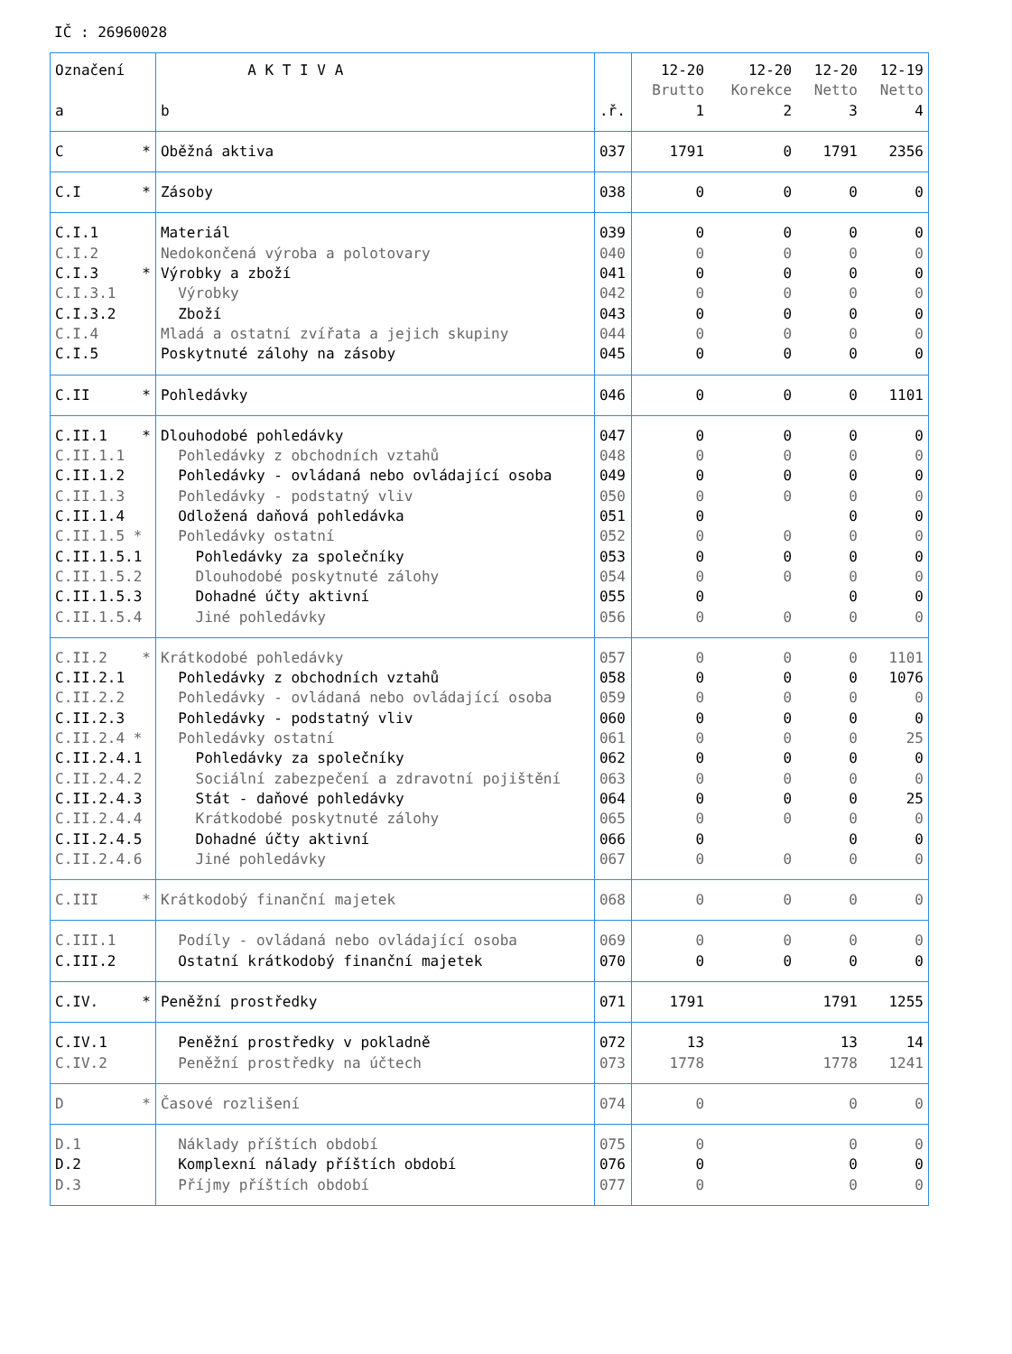IČ : 26960028
| Označení | A K T I V A | | 12-20 | 12-20 | 12-20 | 12-19 |
| --- | --- | --- | --- | --- | --- | --- |
| | | | Brutto | Korekce | Netto | Netto |
| a | b | .ř. | 1 | 2 | 3 | 4 |
| C * | Oběžná aktiva | 037 | 1791 | 0 | 1791 | 2356 |
| C.I * | Zásoby | 038 | 0 | 0 | 0 | 0 |
| C.I.1 | Materiál | 039 | 0 | 0 | 0 | 0 |
| C.I.2 | Nedokončená výroba a polotovary | 040 | 0 | 0 | 0 | 0 |
| C.I.3 * | Výrobky a zboží | 041 | 0 | 0 | 0 | 0 |
| C.I.3.1 | Výrobky | 042 | 0 | 0 | 0 | 0 |
| C.I.3.2 | Zboží | 043 | 0 | 0 | 0 | 0 |
| C.I.4 | Mladá a ostatní zvířata a jejich skupiny | 044 | 0 | 0 | 0 | 0 |
| C.I.5 | Poskytnuté zálohy na zásoby | 045 | 0 | 0 | 0 | 0 |
| C.II * | Pohledávky | 046 | 0 | 0 | 0 | 1101 |
| C.II.1 * | Dlouhodobé pohledávky | 047 | 0 | 0 | 0 | 0 |
| C.II.1.1 | Pohledávky z obchodních vztahů | 048 | 0 | 0 | 0 | 0 |
| C.II.1.2 | Pohledávky - ovládaná nebo ovládající osoba | 049 | 0 | 0 | 0 | 0 |
| C.II.1.3 | Pohledávky - podstatný vliv | 050 | 0 | 0 | 0 | 0 |
| C.II.1.4 | Odložená daňová pohledávka | 051 | 0 | | 0 | 0 |
| C.II.1.5 * | Pohledávky ostatní | 052 | 0 | 0 | 0 | 0 |
| C.II.1.5.1 | Pohledávky za společníky | 053 | 0 | 0 | 0 | 0 |
| C.II.1.5.2 | Dlouhodobé poskytnuté zálohy | 054 | 0 | 0 | 0 | 0 |
| C.II.1.5.3 | Dohadné účty aktivní | 055 | 0 | | 0 | 0 |
| C.II.1.5.4 | Jiné pohledávky | 056 | 0 | 0 | 0 | 0 |
| C.II.2 * | Krátkodobé pohledávky | 057 | 0 | 0 | 0 | 1101 |
| C.II.2.1 | Pohledávky z obchodních vztahů | 058 | 0 | 0 | 0 | 1076 |
| C.II.2.2 | Pohledávky - ovládaná nebo ovládající osoba | 059 | 0 | 0 | 0 | 0 |
| C.II.2.3 | Pohledávky - podstatný vliv | 060 | 0 | 0 | 0 | 0 |
| C.II.2.4 * | Pohledávky ostatní | 061 | 0 | 0 | 0 | 25 |
| C.II.2.4.1 | Pohledávky za společníky | 062 | 0 | 0 | 0 | 0 |
| C.II.2.4.2 | Sociální zabezpečení a zdravotní pojištění | 063 | 0 | 0 | 0 | 0 |
| C.II.2.4.3 | Stát - daňové pohledávky | 064 | 0 | 0 | 0 | 25 |
| C.II.2.4.4 | Krátkodobé poskytnuté zálohy | 065 | 0 | 0 | 0 | 0 |
| C.II.2.4.5 | Dohadné účty aktivní | 066 | 0 | | 0 | 0 |
| C.II.2.4.6 | Jiné pohledávky | 067 | 0 | 0 | 0 | 0 |
| C.III * | Krátkodobý finanční majetek | 068 | 0 | 0 | 0 | 0 |
| C.III.1 | Podíly - ovládaná nebo ovládající osoba | 069 | 0 | 0 | 0 | 0 |
| C.III.2 | Ostatní krátkodobý finanční majetek | 070 | 0 | 0 | 0 | 0 |
| C.IV. * | Peněžní prostředky | 071 | 1791 | | 1791 | 1255 |
| C.IV.1 | Peněžní prostředky v pokladně | 072 | 13 | | 13 | 14 |
| C.IV.2 | Peněžní prostředky na účtech | 073 | 1778 | | 1778 | 1241 |
| D * | Časové rozlišení | 074 | 0 | | 0 | 0 |
| D.1 | Náklady příštích období | 075 | 0 | | 0 | 0 |
| D.2 | Komplexní nálady příštích období | 076 | 0 | | 0 | 0 |
| D.3 | Příjmy příštích období | 077 | 0 | | 0 | 0 |